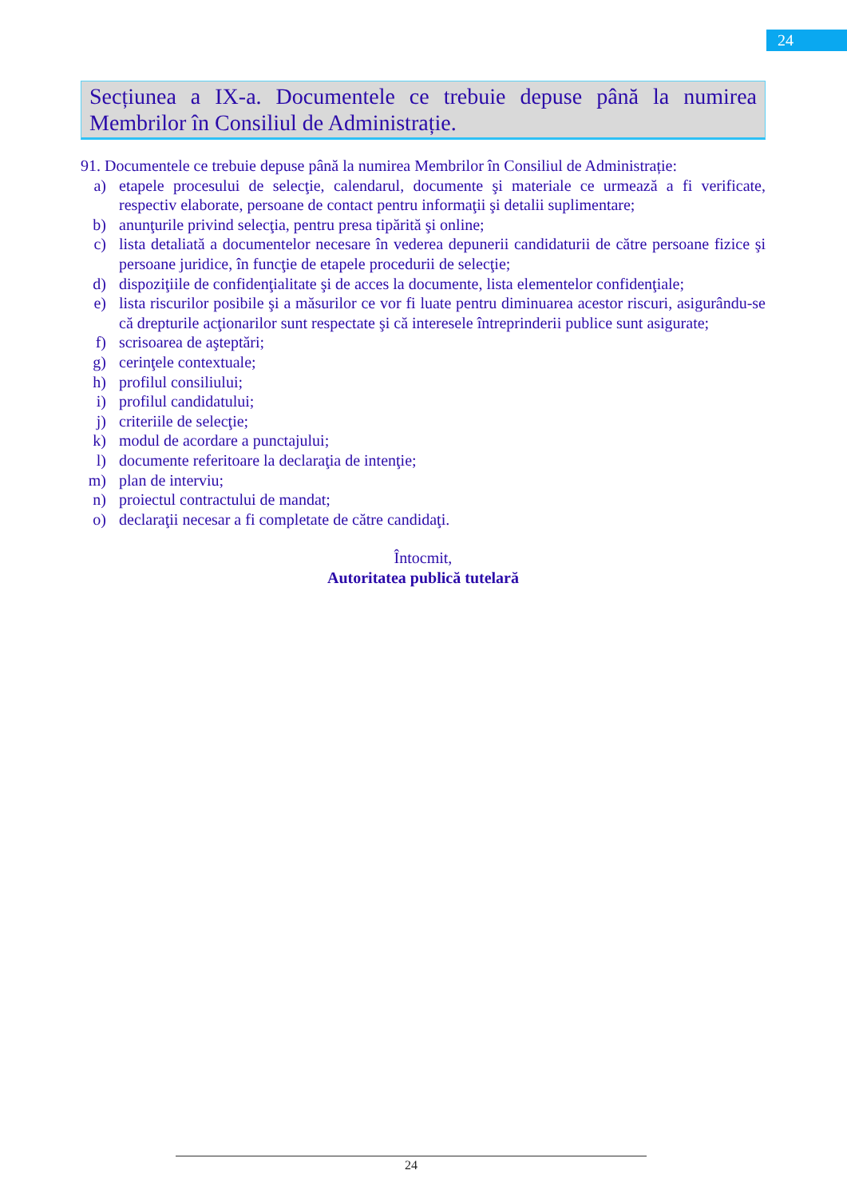24
Secțiunea a IX-a. Documentele ce trebuie depuse până la numirea Membrilor în Consiliul de Administrație.
91. Documentele ce trebuie depuse până la numirea Membrilor în Consiliul de Administrație:
a) etapele procesului de selecţie, calendarul, documente şi materiale ce urmează a fi verificate, respectiv elaborate, persoane de contact pentru informaţii şi detalii suplimentare;
b) anunţurile privind selecţia, pentru presa tipărită şi online;
c) lista detaliată a documentelor necesare în vederea depunerii candidaturii de către persoane fizice şi persoane juridice, în funcţie de etapele procedurii de selecţie;
d) dispoziţiile de confidenţialitate şi de acces la documente, lista elementelor confidenţiale;
e) lista riscurilor posibile şi a măsurilor ce vor fi luate pentru diminuarea acestor riscuri, asigurându-se că drepturile acţionarilor sunt respectate şi că interesele întreprinderii publice sunt asigurate;
f) scrisoarea de aşteptări;
g) cerinţele contextuale;
h) profilul consiliului;
i) profilul candidatului;
j) criteriile de selecţie;
k) modul de acordare a punctajului;
l) documente referitoare la declaraţia de intenţie;
m) plan de interviu;
n) proiectul contractului de mandat;
o) declaraţii necesar a fi completate de către candidaţi.
Întocmit,
Autoritatea publică tutelară
24